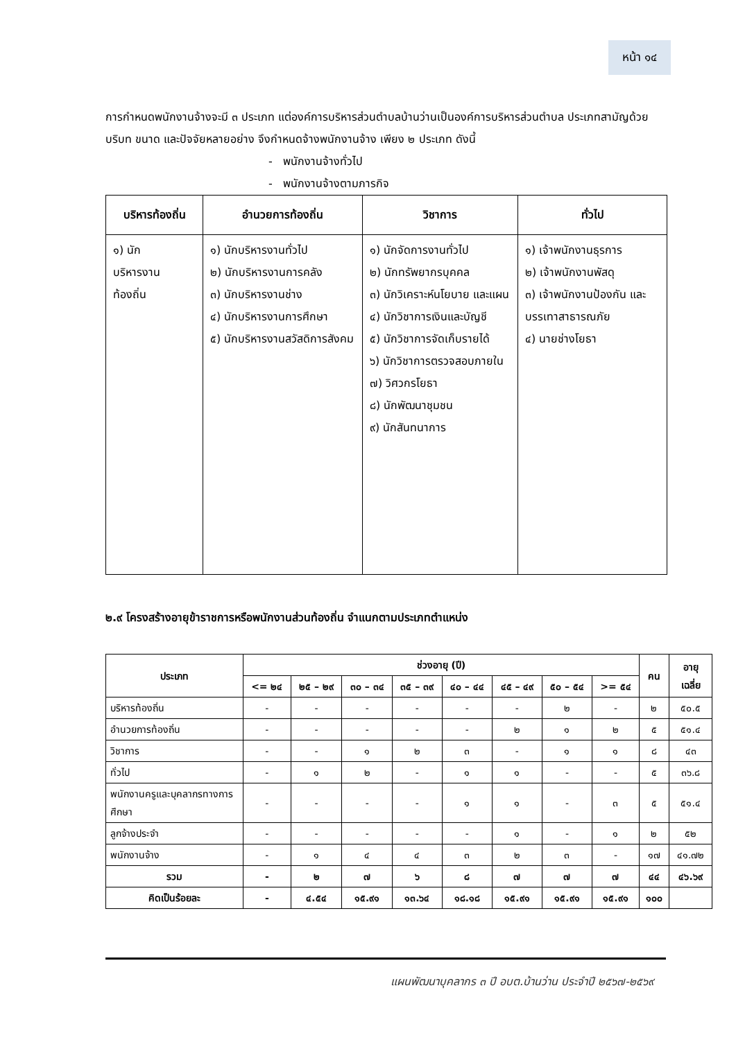หน้า ๑๔
การกำหนดพนักงานจ้างจะมี ๓ ประเภท แต่องค์การบริหารส่วนตำบลบ้านว่านเป็นองค์การบริหารส่วนตำบล ประเภทสามัญด้วยบริบท ขนาด และปัจจัยหลายอย่าง จึงกำหนดจ้างพนักงานจ้าง เพียง ๒ ประเภท ดังนี้
- พนักงานจ้างทั่วไป
- พนักงานจ้างตามภารกิจ
| บริหารท้องถิ่น | อำนวยการท้องถิ่น | วิชาการ | ทั่วไป |
| --- | --- | --- | --- |
| ๑) นัก บริหารงาน ท้องถิ่น | ๑) นักบริหารงานทั่วไป ๒) นักบริหารงานการคลัง ๓) นักบริหารงานช่าง ๔) นักบริหารงานการศึกษา ๕) นักบริหารงานสวัสดิการสังคม | ๑) นักจัดการงานทั่วไป ๒) นักทรัพยากรบุคคล ๓) นักวิเคราะห์นโยบาย และแผน ๔) นักวิชาการเงินและบัญชี ๕) นักวิชาการจัดเก็บรายได้ ๖) นักวิชาการตรวจสอบภายใน ๗) วิศวกรโยธา ๘) นักพัฒนาชุมชน ๙) นักสันทนาการ | ๑) เจ้าพนักงานธุรการ ๒) เจ้าพนักงานพัสดุ ๓) เจ้าพนักงานป้องกัน และบรรเทาสาธารณภัย ๔) นายช่างโยธา |
๒.๙ โครงสร้างอายุข้าราชการหรือพนักงานส่วนท้องถิ่น จำแนกตามประเภทตำแหน่ง
| ประเภท | ช่วงอายุ (ปี) | | | | | | | | คน | อายุ เฉลี่ย |
| --- | --- | --- | --- | --- | --- | --- | --- | --- | --- | --- |
| | <= ๒๔ | ๒๕ – ๒๙ | ๓๐ – ๓๔ | ๓๕ – ๓๙ | ๔๐ – ๔๔ | ๔๕ – ๔๙ | ๕๐ – ๕๔ | >= ๕๔ | | |
| บริหารท้องถิ่น | - | - | - | - | - | - | ๒ | - | ๒ | ๕๐.๕ |
| อำนวยการท้องถิ่น | - | - | - | - | - | ๒ | ๑ | ๒ | ๕ | ๕๑.๔ |
| วิชาการ | - | - | ๑ | ๒ | ๓ | - | ๑ | ๑ | ๘ | ๔๓ |
| ทั่วไป | - | ๑ | ๒ | - | ๑ | ๑ | - | - | ๕ | ๓๖.๘ |
| พนักงานครูและบุคลากรทางการศึกษา | - | - | - | - | ๑ | ๑ | - | ๓ | ๕ | ๕๑.๔ |
| ลูกจ้างประจำ | - | - | - | - | - | ๑ | - | ๑ | ๒ | ๕๒ |
| พนักงานจ้าง | - | ๑ | ๔ | ๔ | ๓ | ๒ | ๓ | - | ๑๗ | ๔๑.๗๒ |
| รวม | - | ๒ | ๗ | ๖ | ๘ | ๗ | ๗ | ๗ | ๔๔ | ๔๖.๖๙ |
| คิดเป็นร้อยละ | - | ๔.๕๔ | ๑๕.๙๑ | ๑๓.๖๔ | ๑๘.๑๘ | ๑๕.๙๑ | ๑๕.๙๑ | ๑๕.๙๑ | ๑๐๐ | |
แผนพัฒนาบุคลากร ๓ ปี อบต.บ้านว่าน ประจำปี ๒๕๖๗-๒๕๖๙